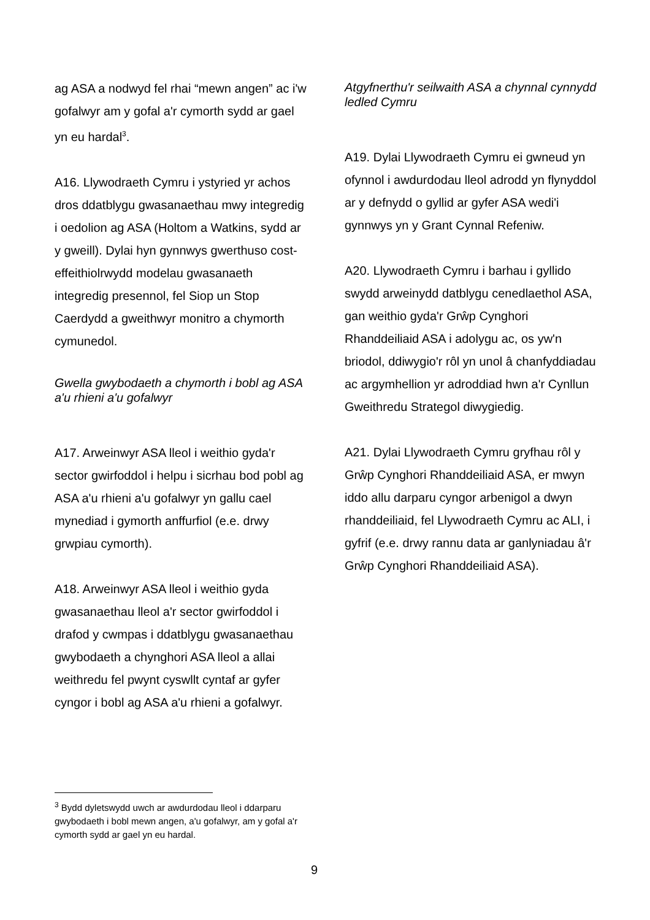ag ASA a nodwyd fel rhai “mewn angen” ac i'w gofalwyr am y gofal a'r cymorth sydd ar gael yn eu hardal<sup>3</sup>.
A16. Llywodraeth Cymru i ystyried yr achos dros ddatblygu gwasanaethau mwy integredig i oedolion ag ASA (Holtom a Watkins, sydd ar y gweill). Dylai hyn gynnwys gwerthuso cost-effeithiolrwydd modelau gwasanaeth integredig presennol, fel Siop un Stop Caerdydd a gweithwyr monitro a chymorth cymunedol.
Gwella gwybodaeth a chymorth i bobl ag ASA a'u rhieni a'u gofalwyr
A17. Arweinwyr ASA lleol i weithio gyda'r sector gwirfoddol i helpu i sicrhau bod pobl ag ASA a'u rhieni a'u gofalwyr yn gallu cael mynediad i gymorth anffurfiol (e.e. drwy grwpiau cymorth).
A18. Arweinwyr ASA lleol i weithio gyda gwasanaethau lleol a'r sector gwirfoddol i drafod y cwmpas i ddatblygu gwasanaethau gwybodaeth a chynghori ASA lleol a allai weithredu fel pwynt cyswllt cyntaf ar gyfer cyngor i bobl ag ASA a'u rhieni a gofalwyr.
Atgyfnerthu'r seilwaith ASA a chynnal cynnydd ledled Cymru
A19. Dylai Llywodraeth Cymru ei gwneud yn ofynnol i awdurdodau lleol adrodd yn flynyddol ar y defnydd o gyllid ar gyfer ASA wedi'i gynnwys yn y Grant Cynnal Refeniw.
A20. Llywodraeth Cymru i barhau i gyllido swydd arweinydd datblygu cenedlaethol ASA, gan weithio gyda'r Grŵp Cynghori Rhanddeiliaid ASA i adolygu ac, os yw'n briodol, ddiwygio'r rôl yn unol â chanfyddiadau ac argymhellion yr adroddiad hwn a'r Cynllun Gweithredu Strategol diwygiedig.
A21. Dylai Llywodraeth Cymru gryfhau rôl y Grŵp Cynghori Rhanddeiliaid ASA, er mwyn iddo allu darparu cyngor arbenigol a dwyn rhanddeiliaid, fel Llywodraeth Cymru ac ALI, i gyfrif (e.e. drwy rannu data ar ganlyniadau â'r Grŵp Cynghori Rhanddeiliaid ASA).
<sup>3</sup> Bydd dyletswydd uwch ar awdurdodau lleol i ddarparu gwybodaeth i bobl mewn angen, a'u gofalwyr, am y gofal a'r cymorth sydd ar gael yn eu hardal.
9